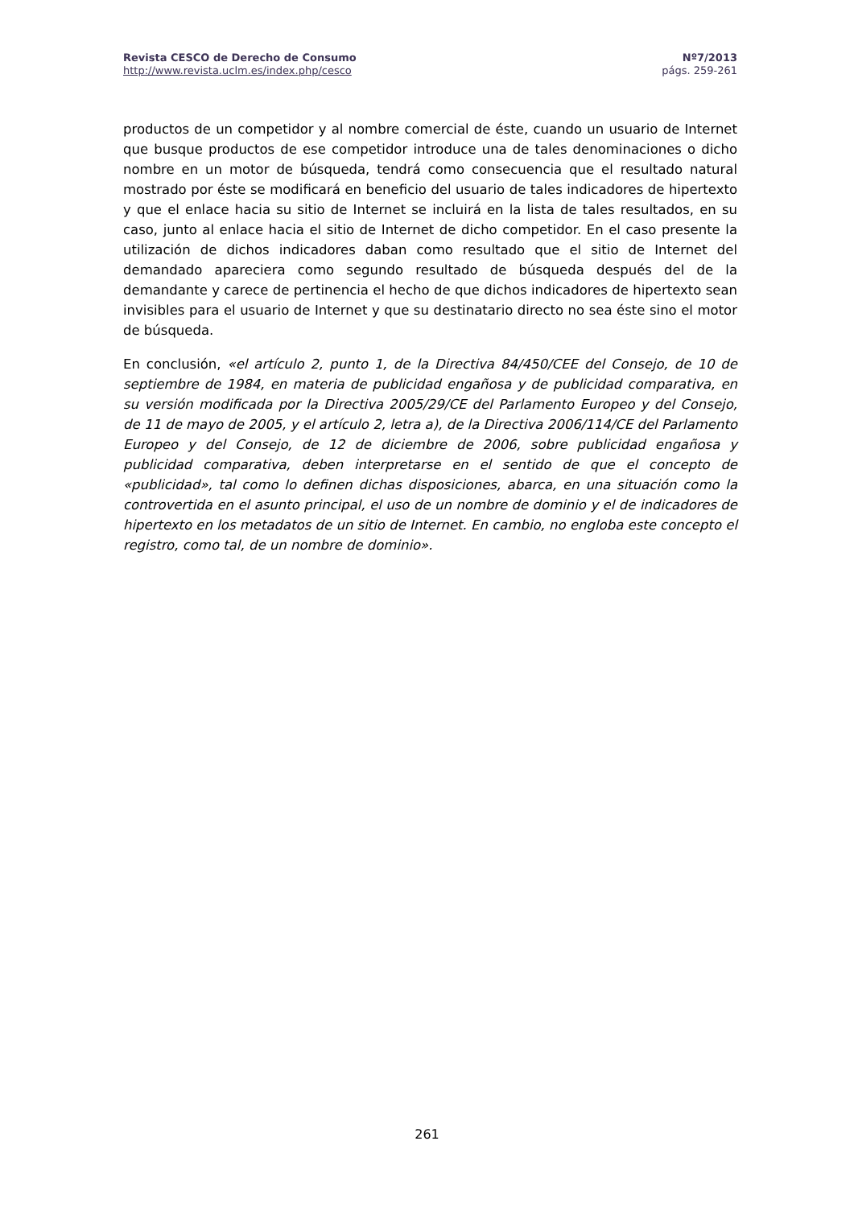Revista CESCO de Derecho de Consumo Nº7/2013
http://www.revista.uclm.es/index.php/cesco págs. 259-261
productos de un competidor y al nombre comercial de éste, cuando un usuario de Internet que busque productos de ese competidor introduce una de tales denominaciones o dicho nombre en un motor de búsqueda, tendrá como consecuencia que el resultado natural mostrado por éste se modificará en beneficio del usuario de tales indicadores de hipertexto y que el enlace hacia su sitio de Internet se incluirá en la lista de tales resultados, en su caso, junto al enlace hacia el sitio de Internet de dicho competidor. En el caso presente la utilización de dichos indicadores daban como resultado que el sitio de Internet del demandado apareciera como segundo resultado de búsqueda después del de la demandante y carece de pertinencia el hecho de que dichos indicadores de hipertexto sean invisibles para el usuario de Internet y que su destinatario directo no sea éste sino el motor de búsqueda.
En conclusión, «el artículo 2, punto 1, de la Directiva 84/450/CEE del Consejo, de 10 de septiembre de 1984, en materia de publicidad engañosa y de publicidad comparativa, en su versión modificada por la Directiva 2005/29/CE del Parlamento Europeo y del Consejo, de 11 de mayo de 2005, y el artículo 2, letra a), de la Directiva 2006/114/CE del Parlamento Europeo y del Consejo, de 12 de diciembre de 2006, sobre publicidad engañosa y publicidad comparativa, deben interpretarse en el sentido de que el concepto de «publicidad», tal como lo definen dichas disposiciones, abarca, en una situación como la controvertida en el asunto principal, el uso de un nombre de dominio y el de indicadores de hipertexto en los metadatos de un sitio de Internet. En cambio, no engloba este concepto el registro, como tal, de un nombre de dominio».
261